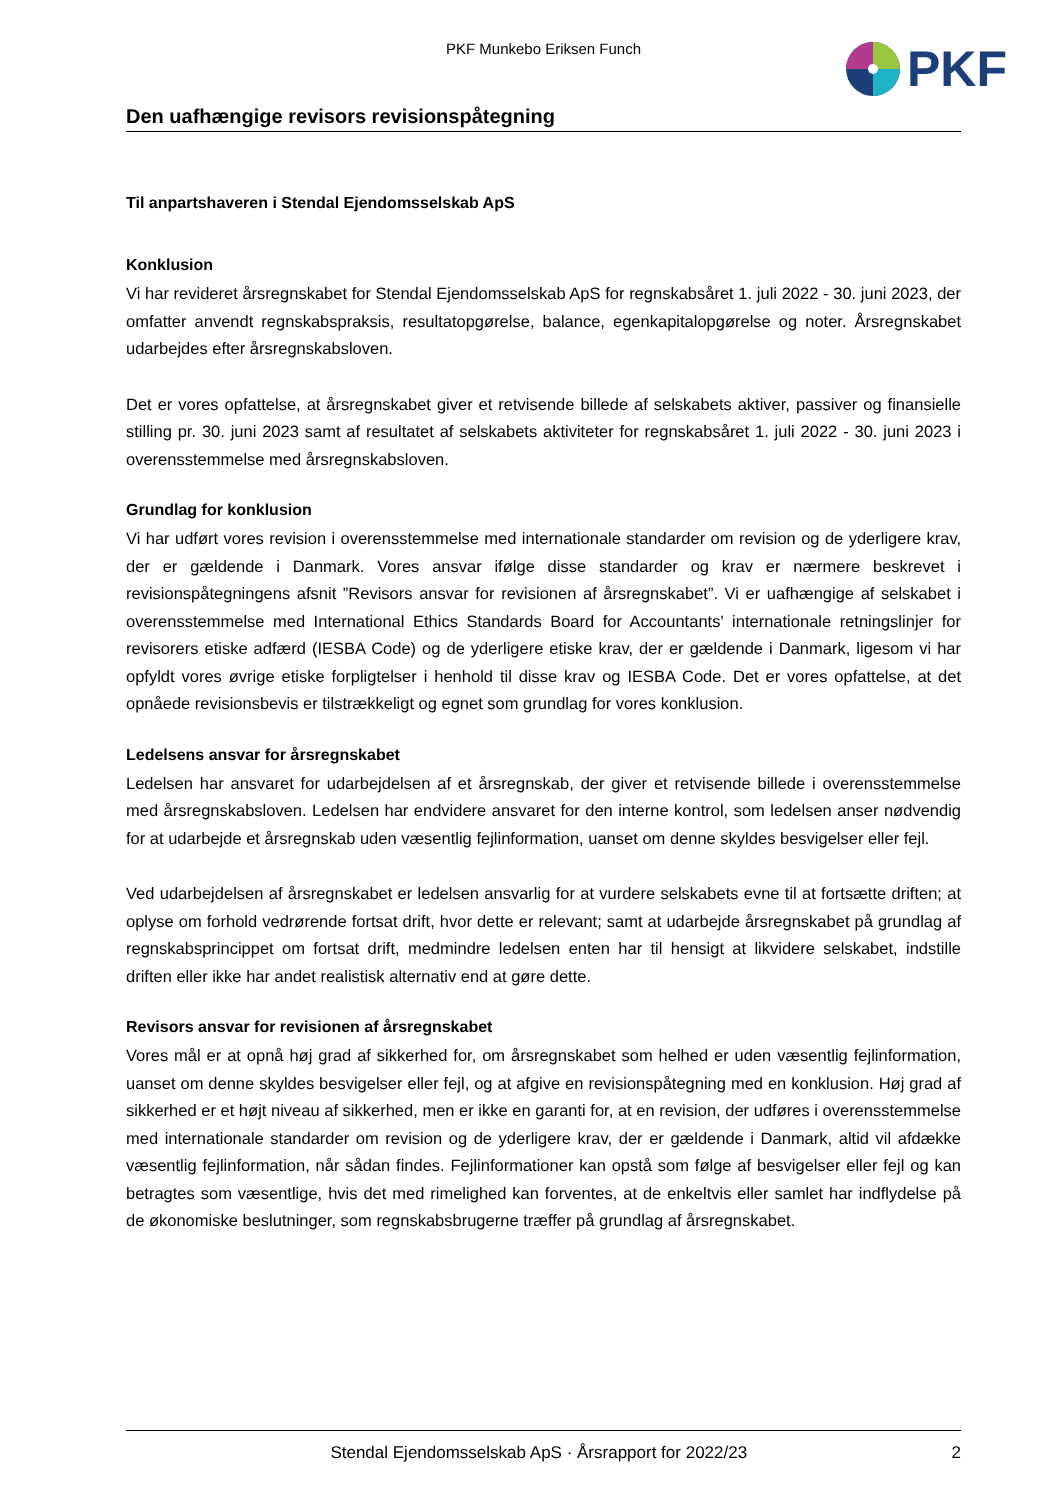PKF
PKF Munkebo Eriksen Funch
Den uafhængige revisors revisionspåtegning
Til anpartshaveren i Stendal Ejendomsselskab ApS
Konklusion
Vi har revideret årsregnskabet for Stendal Ejendomsselskab ApS for regnskabsåret 1. juli 2022 - 30. juni 2023, der omfatter anvendt regnskabspraksis, resultatopgørelse, balance, egenkapitalopgørelse og noter. Årsregnskabet udarbejdes efter årsregnskabsloven.
Det er vores opfattelse, at årsregnskabet giver et retvisende billede af selskabets aktiver, passiver og finansielle stilling pr. 30. juni 2023 samt af resultatet af selskabets aktiviteter for regnskabsåret 1. juli 2022 - 30. juni 2023 i overensstemmelse med årsregnskabsloven.
Grundlag for konklusion
Vi har udført vores revision i overensstemmelse med internationale standarder om revision og de yderligere krav, der er gældende i Danmark. Vores ansvar ifølge disse standarder og krav er nærmere beskrevet i revisionspåtegningens afsnit ”Revisors ansvar for revisionen af årsregnskabet”. Vi er uafhængige af selskabet i overensstemmelse med International Ethics Standards Board for Accountants' internationale retningslinjer for revisorers etiske adfærd (IESBA Code) og de yderligere etiske krav, der er gældende i Danmark, ligesom vi har opfyldt vores øvrige etiske forpligtelser i henhold til disse krav og IESBA Code. Det er vores opfattelse, at det opnåede revisionsbevis er tilstrækkeligt og egnet som grundlag for vores konklusion.
Ledelsens ansvar for årsregnskabet
Ledelsen har ansvaret for udarbejdelsen af et årsregnskab, der giver et retvisende billede i overensstemmelse med årsregnskabsloven. Ledelsen har endvidere ansvaret for den interne kontrol, som ledelsen anser nødvendig for at udarbejde et årsregnskab uden væsentlig fejlinformation, uanset om denne skyldes besvigelser eller fejl.
Ved udarbejdelsen af årsregnskabet er ledelsen ansvarlig for at vurdere selskabets evne til at fortsætte driften; at oplyse om forhold vedrørende fortsat drift, hvor dette er relevant; samt at udarbejde årsregnskabet på grundlag af regnskabsprincippet om fortsat drift, medmindre ledelsen enten har til hensigt at likvidere selskabet, indstille driften eller ikke har andet realistisk alternativ end at gøre dette.
Revisors ansvar for revisionen af årsregnskabet
Vores mål er at opnå høj grad af sikkerhed for, om årsregnskabet som helhed er uden væsentlig fejlinformation, uanset om denne skyldes besvigelser eller fejl, og at afgive en revisionspåtegning med en konklusion. Høj grad af sikkerhed er et højt niveau af sikkerhed, men er ikke en garanti for, at en revision, der udføres i overensstemmelse med internationale standarder om revision og de yderligere krav, der er gældende i Danmark, altid vil afdække væsentlig fejlinformation, når sådan findes. Fejlinformationer kan opstå som følge af besvigelser eller fejl og kan betragtes som væsentlige, hvis det med rimelighed kan forventes, at de enkeltvis eller samlet har indflydelse på de økonomiske beslutninger, som regnskabsbrugerne træffer på grundlag af årsregnskabet.
Stendal Ejendomsselskab ApS · Årsrapport for 2022/23 2